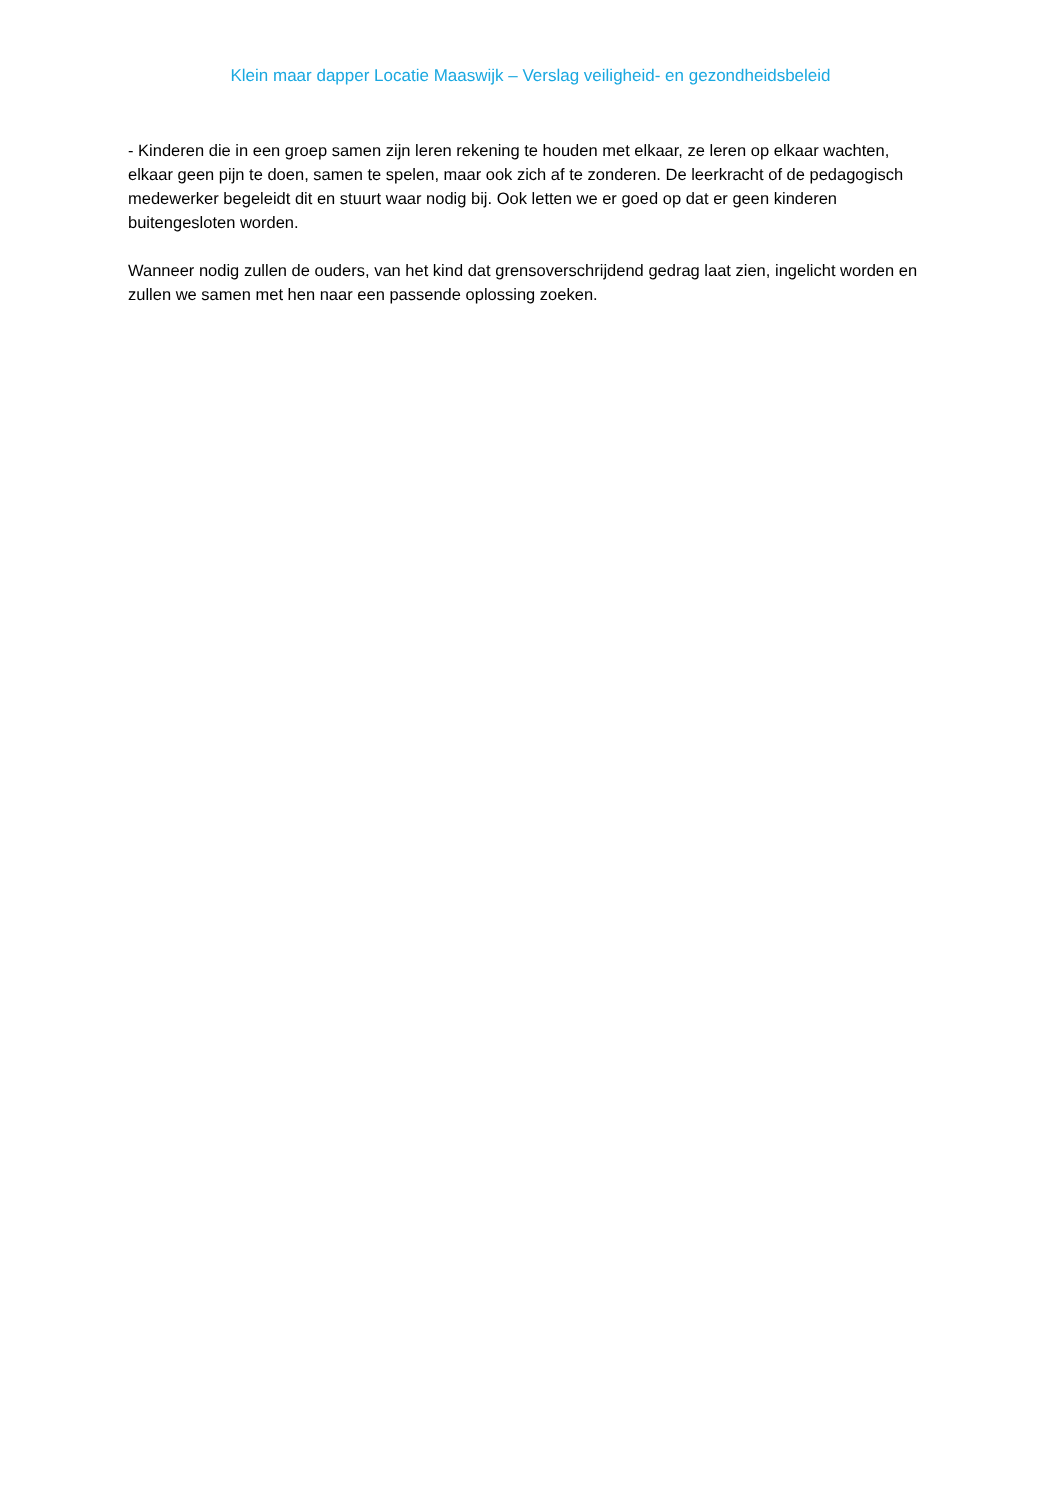Klein maar dapper Locatie Maaswijk – Verslag veiligheid- en gezondheidsbeleid
- Kinderen die in een groep samen zijn leren rekening te houden met elkaar, ze leren op elkaar wachten, elkaar geen pijn te doen, samen te spelen, maar ook zich af te zonderen. De leerkracht of de pedagogisch medewerker begeleidt dit en stuurt waar nodig bij. Ook letten we er goed op dat er geen kinderen buitengesloten worden.
Wanneer nodig zullen de ouders, van het kind dat grensoverschrijdend gedrag laat zien, ingelicht worden en zullen we samen met hen naar een passende oplossing zoeken.